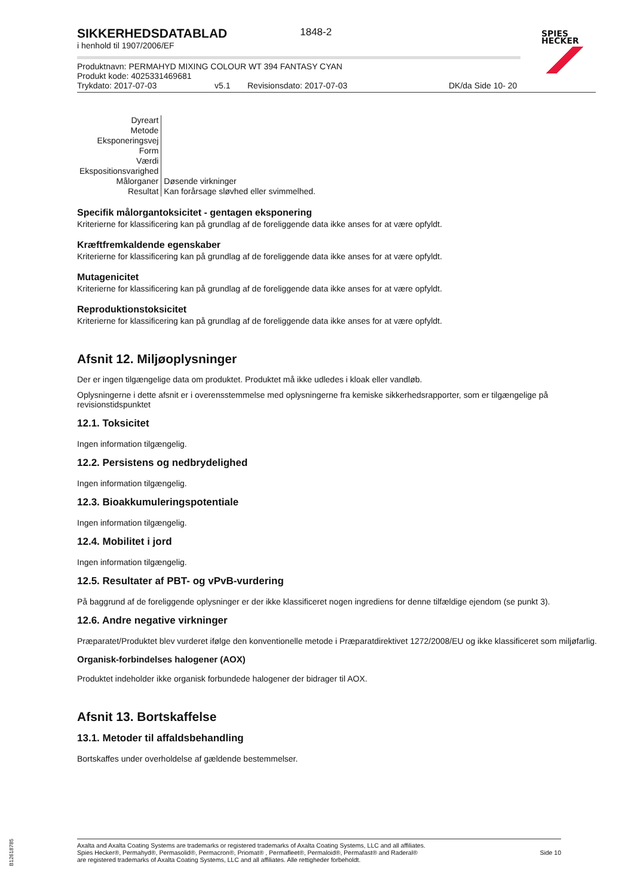SPIES
HECKER
SIKKERHEDSDATABLAD
i henhold til 1907/2006/EF
1848-2
Produktnavn: PERMAHYD MIXING COLOUR WT 394 FANTASY CYAN
Produkt kode: 4025331469681
Trykdato: 2017-07-03 v5.1 Revisionsdato: 2017-07-03 DK/da Side 10- 20
| Dyreart | |
| Metode | |
| Eksponeringsvej | |
| Form | |
| Værdi | |
| Ekspositionsvarighed | |
| Målorganer | Døsende virkninger |
| Resultat | Kan forårsage sløvhed eller svimmelhed. |
Specifik målorgantoksicitet - gentagen eksponering
Kriterierne for klassificering kan på grundlag af de foreliggende data ikke anses for at være opfyldt.
Kræftfremkaldende egenskaber
Kriterierne for klassificering kan på grundlag af de foreliggende data ikke anses for at være opfyldt.
Mutagenicitet
Kriterierne for klassificering kan på grundlag af de foreliggende data ikke anses for at være opfyldt.
Reproduktionstoksicitet
Kriterierne for klassificering kan på grundlag af de foreliggende data ikke anses for at være opfyldt.
Afsnit 12. Miljøoplysninger
Der er ingen tilgængelige data om produktet. Produktet må ikke udledes i kloak eller vandløb.
Oplysningerne i dette afsnit er i overensstemmelse med oplysningerne fra kemiske sikkerhedsrapporter, som er tilgængelige på revisionstidspunktet
12.1. Toksicitet
Ingen information tilgængelig.
12.2. Persistens og nedbrydelighed
Ingen information tilgængelig.
12.3. Bioakkumuleringspotentiale
Ingen information tilgængelig.
12.4. Mobilitet i jord
Ingen information tilgængelig.
12.5. Resultater af PBT- og vPvB-vurdering
På baggrund af de foreliggende oplysninger er der ikke klassificeret nogen ingrediens for denne tilfældige ejendom (se punkt 3).
12.6. Andre negative virkninger
Præparatet/Produktet blev vurderet ifølge den konventionelle metode i Præparatdirektivet 1272/2008/EU og ikke klassificeret som miljøfarlig.
Organisk-forbindelses halogener (AOX)
Produktet indeholder ikke organisk forbundede halogener der bidrager til AOX.
Afsnit 13. Bortskaffelse
13.1. Metoder til affaldsbehandling
Bortskaffes under overholdelse af gældende bestemmelser.
Axalta and Axalta Coating Systems are trademarks or registered trademarks of Axalta Coating Systems, LLC and all affiliates. Spies Hecker®, Permahyd®, Permasolid®, Permacron®, Priomat® , Permafleet®, Permaloid®, Permafast® and Raderal®
are registered trademarks of Axalta Coating Systems, LLC and all affiliates. Alle rettigheder forbeholdt.
Side 10
B12618785